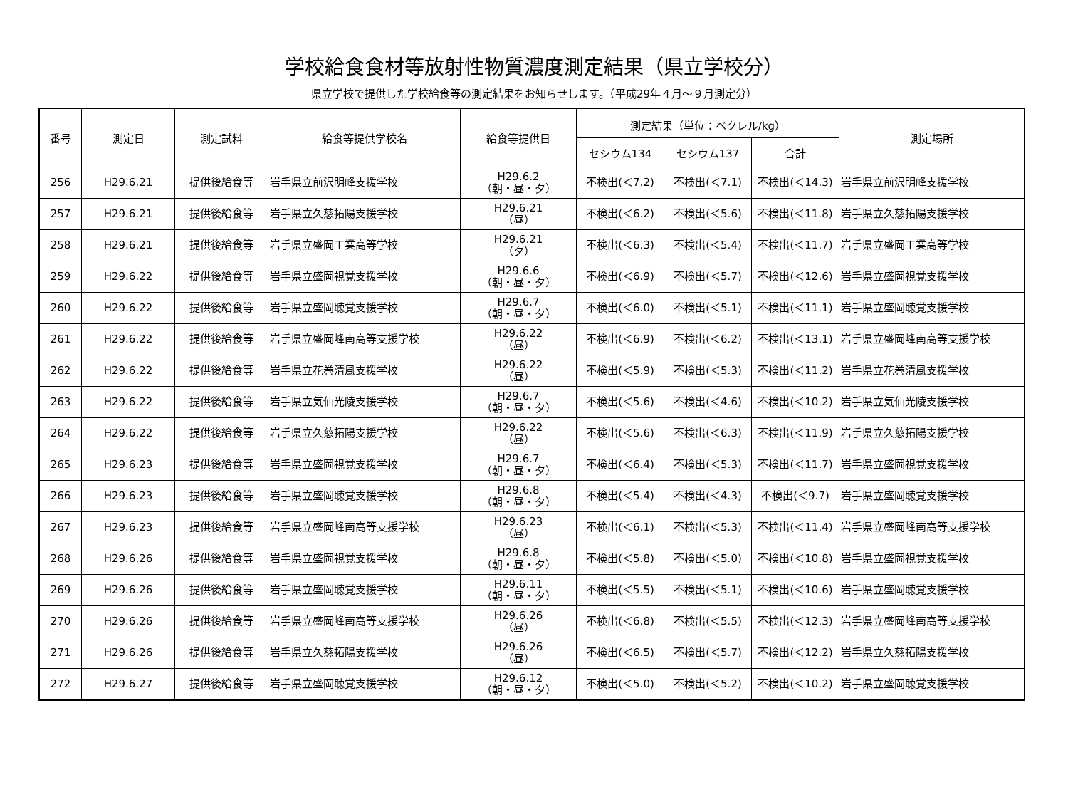学校給食食材等放射性物質濃度測定結果（県立学校分）
県立学校で提供した学校給食等の測定結果をお知らせします。（平成29年４月～９月測定分）
| 番号 | 測定日 | 測定試料 | 給食等提供学校名 | 給食等提供日 | 測定結果（単位：ベクレル/kg） | | | 測定場所 |
| --- | --- | --- | --- | --- | --- | --- | --- | --- |
| | | | | | セシウム134 | セシウム137 | 合計 | |
| 256 | H29.6.21 | 提供後給食等 | 岩手県立前沢明峰支援学校 | H29.6.2 （朝・昼・夕） | 不検出(＜7.2) | 不検出(＜7.1) | 不検出(＜14.3) | 岩手県立前沢明峰支援学校 |
| 257 | H29.6.21 | 提供後給食等 | 岩手県立久慈拓陽支援学校 | H29.6.21 （昼） | 不検出(＜6.2) | 不検出(＜5.6) | 不検出(＜11.8) | 岩手県立久慈拓陽支援学校 |
| 258 | H29.6.21 | 提供後給食等 | 岩手県立盛岡工業高等学校 | H29.6.21 （夕） | 不検出(＜6.3) | 不検出(＜5.4) | 不検出(＜11.7) | 岩手県立盛岡工業高等学校 |
| 259 | H29.6.22 | 提供後給食等 | 岩手県立盛岡視覚支援学校 | H29.6.6 （朝・昼・夕） | 不検出(＜6.9) | 不検出(＜5.7) | 不検出(＜12.6) | 岩手県立盛岡視覚支援学校 |
| 260 | H29.6.22 | 提供後給食等 | 岩手県立盛岡聴覚支援学校 | H29.6.7 （朝・昼・夕） | 不検出(＜6.0) | 不検出(＜5.1) | 不検出(＜11.1) | 岩手県立盛岡聴覚支援学校 |
| 261 | H29.6.22 | 提供後給食等 | 岩手県立盛岡峰南高等支援学校 | H29.6.22 （昼） | 不検出(＜6.9) | 不検出(＜6.2) | 不検出(＜13.1) | 岩手県立盛岡峰南高等支援学校 |
| 262 | H29.6.22 | 提供後給食等 | 岩手県立花巻清風支援学校 | H29.6.22 （昼） | 不検出(＜5.9) | 不検出(＜5.3) | 不検出(＜11.2) | 岩手県立花巻清風支援学校 |
| 263 | H29.6.22 | 提供後給食等 | 岩手県立気仙光陵支援学校 | H29.6.7 （朝・昼・夕） | 不検出(＜5.6) | 不検出(＜4.6) | 不検出(＜10.2) | 岩手県立気仙光陵支援学校 |
| 264 | H29.6.22 | 提供後給食等 | 岩手県立久慈拓陽支援学校 | H29.6.22 （昼） | 不検出(＜5.6) | 不検出(＜6.3) | 不検出(＜11.9) | 岩手県立久慈拓陽支援学校 |
| 265 | H29.6.23 | 提供後給食等 | 岩手県立盛岡視覚支援学校 | H29.6.7 （朝・昼・夕） | 不検出(＜6.4) | 不検出(＜5.3) | 不検出(＜11.7) | 岩手県立盛岡視覚支援学校 |
| 266 | H29.6.23 | 提供後給食等 | 岩手県立盛岡聴覚支援学校 | H29.6.8 （朝・昼・夕） | 不検出(＜5.4) | 不検出(＜4.3) | 不検出(＜9.7) | 岩手県立盛岡聴覚支援学校 |
| 267 | H29.6.23 | 提供後給食等 | 岩手県立盛岡峰南高等支援学校 | H29.6.23 （昼） | 不検出(＜6.1) | 不検出(＜5.3) | 不検出(＜11.4) | 岩手県立盛岡峰南高等支援学校 |
| 268 | H29.6.26 | 提供後給食等 | 岩手県立盛岡視覚支援学校 | H29.6.8 （朝・昼・夕） | 不検出(＜5.8) | 不検出(＜5.0) | 不検出(＜10.8) | 岩手県立盛岡視覚支援学校 |
| 269 | H29.6.26 | 提供後給食等 | 岩手県立盛岡聴覚支援学校 | H29.6.11 （朝・昼・夕） | 不検出(＜5.5) | 不検出(＜5.1) | 不検出(＜10.6) | 岩手県立盛岡聴覚支援学校 |
| 270 | H29.6.26 | 提供後給食等 | 岩手県立盛岡峰南高等支援学校 | H29.6.26 （昼） | 不検出(＜6.8) | 不検出(＜5.5) | 不検出(＜12.3) | 岩手県立盛岡峰南高等支援学校 |
| 271 | H29.6.26 | 提供後給食等 | 岩手県立久慈拓陽支援学校 | H29.6.26 （昼） | 不検出(＜6.5) | 不検出(＜5.7) | 不検出(＜12.2) | 岩手県立久慈拓陽支援学校 |
| 272 | H29.6.27 | 提供後給食等 | 岩手県立盛岡聴覚支援学校 | H29.6.12 （朝・昼・夕） | 不検出(＜5.0) | 不検出(＜5.2) | 不検出(＜10.2) | 岩手県立盛岡聴覚支援学校 |